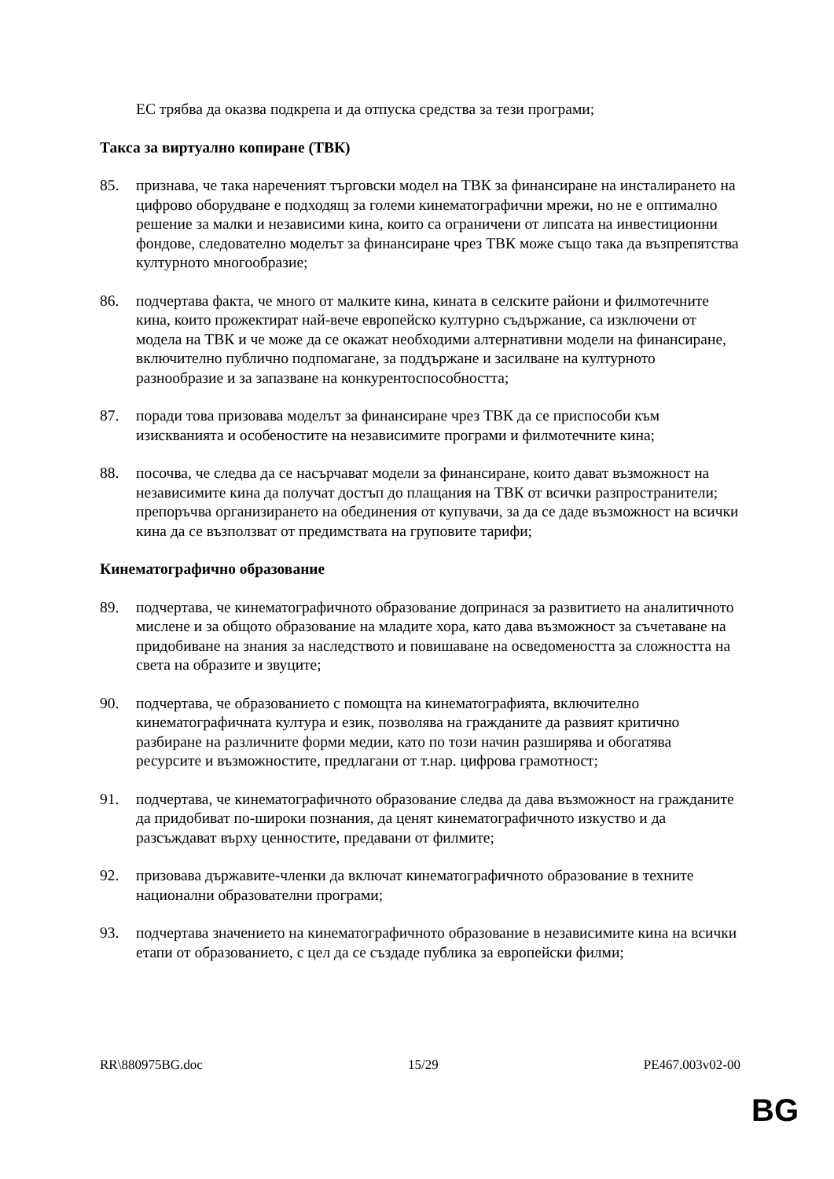ЕС трябва да оказва подкрепа и да отпуска средства за тези програми;
Такса за виртуално копиране (ТВК)
85. признава, че така нареченият търговски модел на ТВК за финансиране на инсталирането на цифрово оборудване е подходящ за големи кинематографични мрежи, но не е оптимално решение за малки и независими кина, които са ограничени от липсата на инвестиционни фондове, следователно моделът за финансиране чрез ТВК може също така да възпрепятства културното многообразие;
86. подчертава факта, че много от малките кина, кината в селските райони и филмотечните кина, които прожектират най-вече европейско културно съдържание, са изключени от модела на ТВК и че може да се окажат необходими алтернативни модели на финансиране, включително публично подпомагане, за поддържане и засилване на културното разнообразие и за запазване на конкурентоспособността;
87. поради това призовава моделът за финансиране чрез ТВК да се приспособи към изискванията и особеностите на независимите програми и филмотечните кина;
88. посочва, че следва да се насърчават модели за финансиране, които дават възможност на независимите кина да получат достъп до плащания на ТВК от всички разпространители; препоръчва организирането на обединения от купувачи, за да се даде възможност на всички кина да се възползват от предимствата на груповите тарифи;
Кинематографично образование
89. подчертава, че кинематографичното образование допринася за развитието на аналитичното мислене и за общото образование на младите хора, като дава възможност за съчетаване на придобиване на знания за наследството и повишаване на осведомеността за сложността на света на образите и звуците;
90. подчертава, че образованието с помощта на кинематографията, включително кинематографичната култура и език, позволява на гражданите да развият критично разбиране на различните форми медии, като по този начин разширява и обогатява ресурсите и възможностите, предлагани от т.нар. цифрова грамотност;
91. подчертава, че кинематографичното образование следва да дава възможност на гражданите да придобиват по-широки познания, да ценят кинематографичното изкуство и да разсъждават върху ценностите, предавани от филмите;
92. призовава държавите-членки да включат кинематографичното образование в техните национални образователни програми;
93. подчертава значението на кинематографичното образование в независимите кина на всички етапи от образованието, с цел да се създаде публика за европейски филми;
RR\880975BG.doc 15/29 PE467.003v02-00
BG